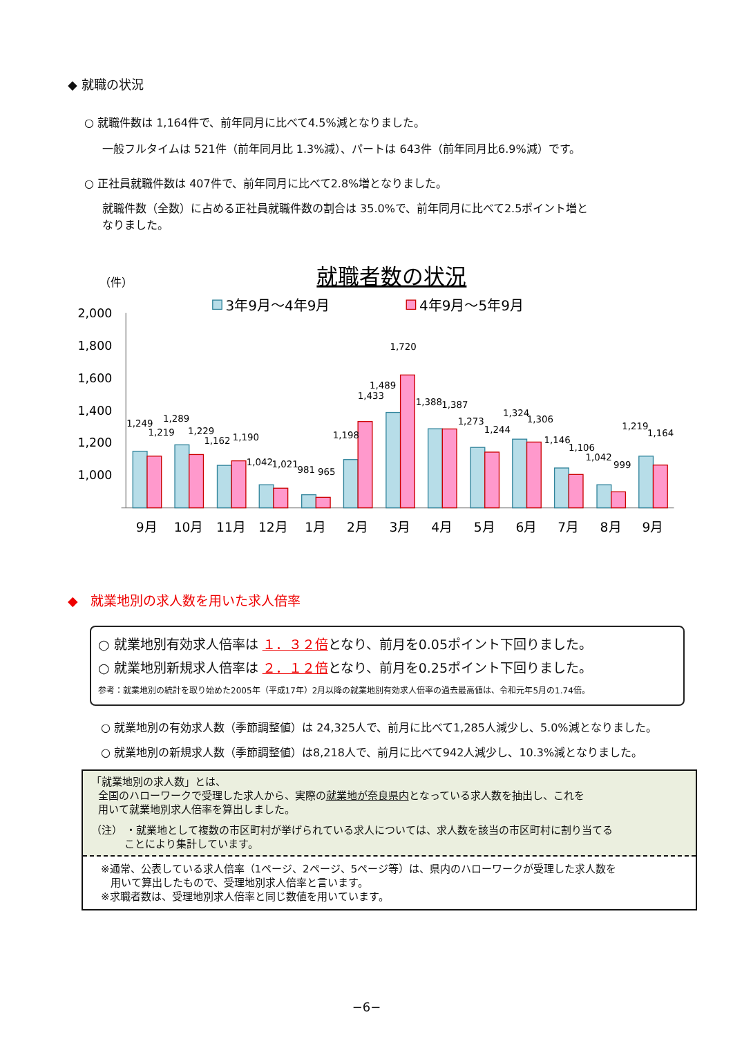◆ 就職の状況
○ 就職件数は 1,164件で、前年同月に比べて4.5%減となりました。
一般フルタイムは 521件（前年同月比 1.3%減）、パートは 643件（前年同月比6.9%減）です。
○ 正社員就職件数は 407件で、前年同月に比べて2.8%増となりました。
就職件数（全数）に占める正社員就職件数の割合は 35.0%で、前年同月に比べて2.5ポイント増と
なりました。
就職者数の状況
（件）
3年9月～4年9月
4年9月～5年9月
2,000
1,800
1,600
1,400
1,200
1,000
1,249
1,219
1,289
1,229
1,162
1,190
1,042
1,021
981
965
1,198
1,433
1,489
1,720
1,388
1,387
1,273
1,244
1,324
1,306
1,146
1,106
1,042
999
1,219
1,164
9月
10月
11月
12月
1月
2月
3月
4月
5月
6月
7月
8月
9月
◆ 就業地別の求人数を用いた求人倍率
○ 就業地別有効求人倍率は １．３２倍となり、前月を0.05ポイント下回りました。
○ 就業地別新規求人倍率は ２．１２倍となり、前月を0.25ポイント下回りました。
参考：就業地別の統計を取り始めた2005年（平成17年）2月以降の就業地別有効求人倍率の過去最高値は、令和元年5月の1.74倍。
○ 就業地別の有効求人数（季節調整値）は 24,325人で、前月に比べて1,285人減少し、5.0%減となりました。
○ 就業地別の新規求人数（季節調整値）は8,218人で、前月に比べて942人減少し、10.3%減となりました。
「就業地別の求人数」とは、
全国のハローワークで受理した求人から、実際の就業地が奈良県内となっている求人数を抽出し、これを
用いて就業地別求人倍率を算出しました。
（注） ・就業地として複数の市区町村が挙げられている求人については、求人数を該当の市区町村に割り当てる
ことにより集計しています。
※通常、公表している求人倍率（1ページ、2ページ、5ページ等）は、県内のハローワークが受理した求人数を
用いて算出したもので、受理地別求人倍率と言います。
※求職者数は、受理地別求人倍率と同じ数値を用いています。
−6−